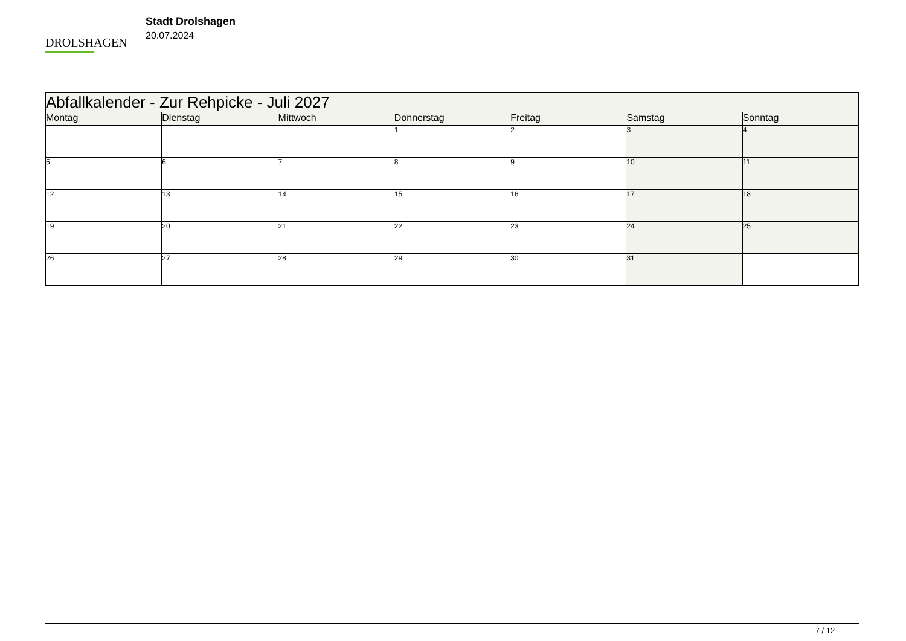DROLSHAGEN
Stadt Drolshagen
20.07.2024
| Abfallkalender - Zur Rehpicke - Juli 2027 | | | | | | |
| --- | --- | --- | --- | --- | --- | --- |
| Montag | Dienstag | Mittwoch | Donnerstag | Freitag | Samstag | Sonntag |
| | | | 1 | 2 | 3 | 4 |
| 5 | 6 | 7 | 8 | 9 | 10 | 11 |
| 12 | 13 | 14 | 15 | 16 | 17 | 18 |
| 19 | 20 | 21 | 22 | 23 | 24 | 25 |
| 26 | 27 | 28 | 29 | 30 | 31 | |
7 / 12